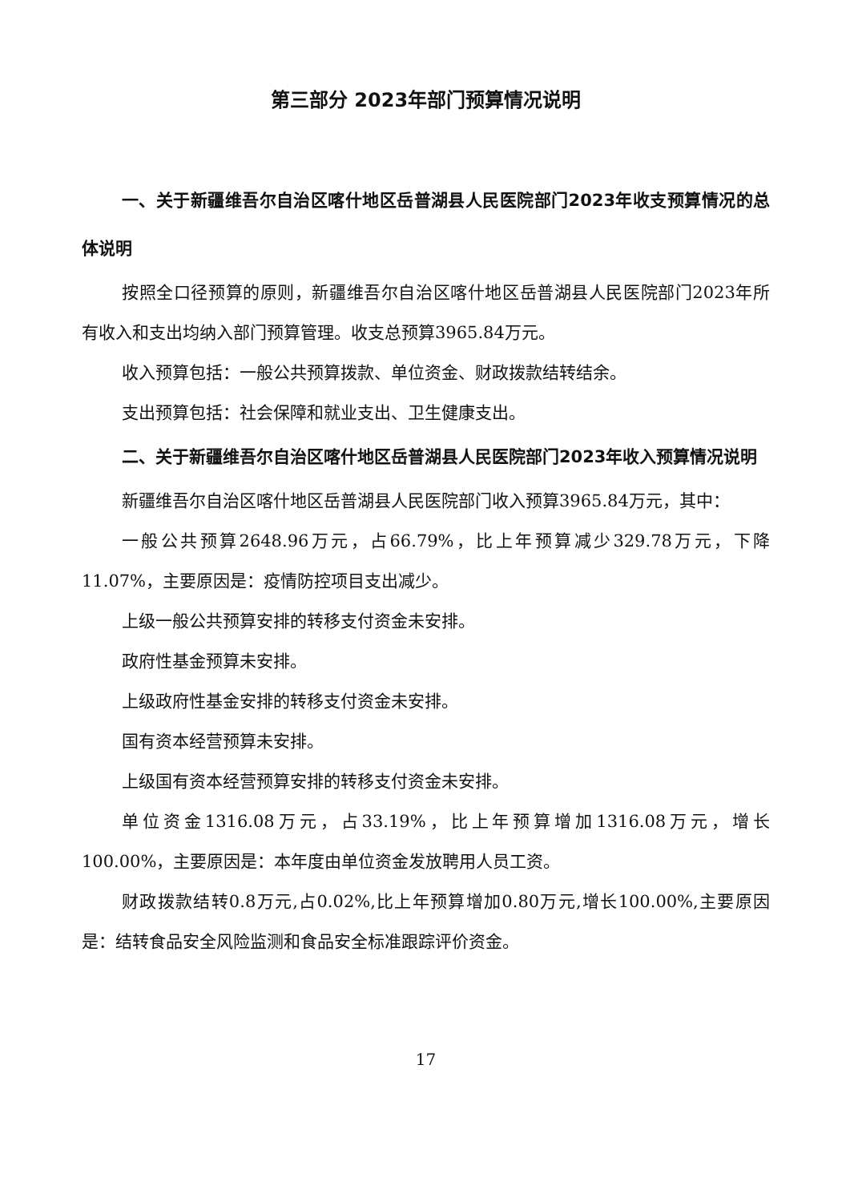第三部分 2023年部门预算情况说明
一、关于新疆维吾尔自治区喀什地区岳普湖县人民医院部门2023年收支预算情况的总体说明
按照全口径预算的原则，新疆维吾尔自治区喀什地区岳普湖县人民医院部门2023年所有收入和支出均纳入部门预算管理。收支总预算3965.84万元。
收入预算包括：一般公共预算拨款、单位资金、财政拨款结转结余。
支出预算包括：社会保障和就业支出、卫生健康支出。
二、关于新疆维吾尔自治区喀什地区岳普湖县人民医院部门2023年收入预算情况说明
新疆维吾尔自治区喀什地区岳普湖县人民医院部门收入预算3965.84万元，其中：
一般公共预算2648.96万元，占66.79%，比上年预算减少329.78万元，下降11.07%，主要原因是：疫情防控项目支出减少。
上级一般公共预算安排的转移支付资金未安排。
政府性基金预算未安排。
上级政府性基金安排的转移支付资金未安排。
国有资本经营预算未安排。
上级国有资本经营预算安排的转移支付资金未安排。
单位资金1316.08万元，占33.19%，比上年预算增加1316.08万元，增长100.00%，主要原因是：本年度由单位资金发放聘用人员工资。
财政拨款结转0.8万元,占0.02%,比上年预算增加0.80万元,增长100.00%,主要原因是：结转食品安全风险监测和食品安全标准跟踪评价资金。
17